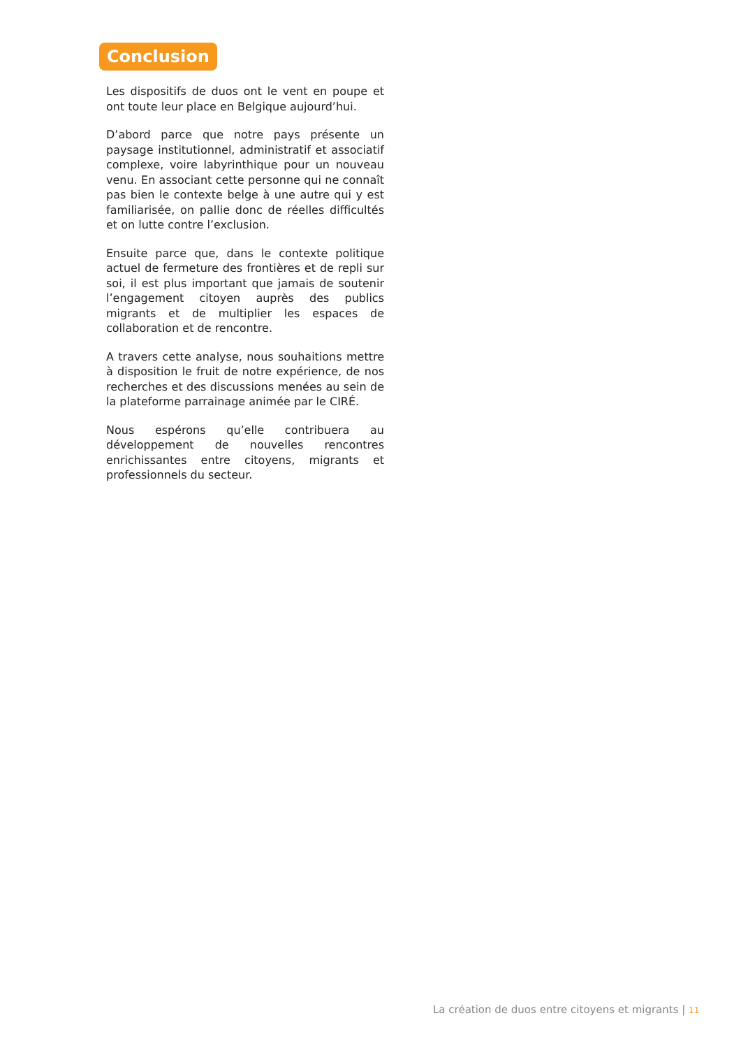Conclusion
Les dispositifs de duos ont le vent en poupe et ont toute leur place en Belgique aujourd’hui.
D’abord parce que notre pays présente un paysage institutionnel, administratif et associatif complexe, voire labyrinthique pour un nouveau venu. En associant cette personne qui ne connaît pas bien le contexte belge à une autre qui y est familiarisée, on pallie donc de réelles difficultés et on lutte contre l’exclusion.
Ensuite parce que, dans le contexte politique actuel de fermeture des frontières et de repli sur soi, il est plus important que jamais de soutenir l’engagement citoyen auprès des publics migrants et de multiplier les espaces de collaboration et de rencontre.
A travers cette analyse, nous souhaitions mettre à disposition le fruit de notre expérience, de nos recherches et des discussions menées au sein de la plateforme parrainage animée par le CIRÉ.
Nous espérons qu’elle contribuera au développement de nouvelles rencontres enrichissantes entre citoyens, migrants et professionnels du secteur.
La création de duos entre citoyens et migrants | 11